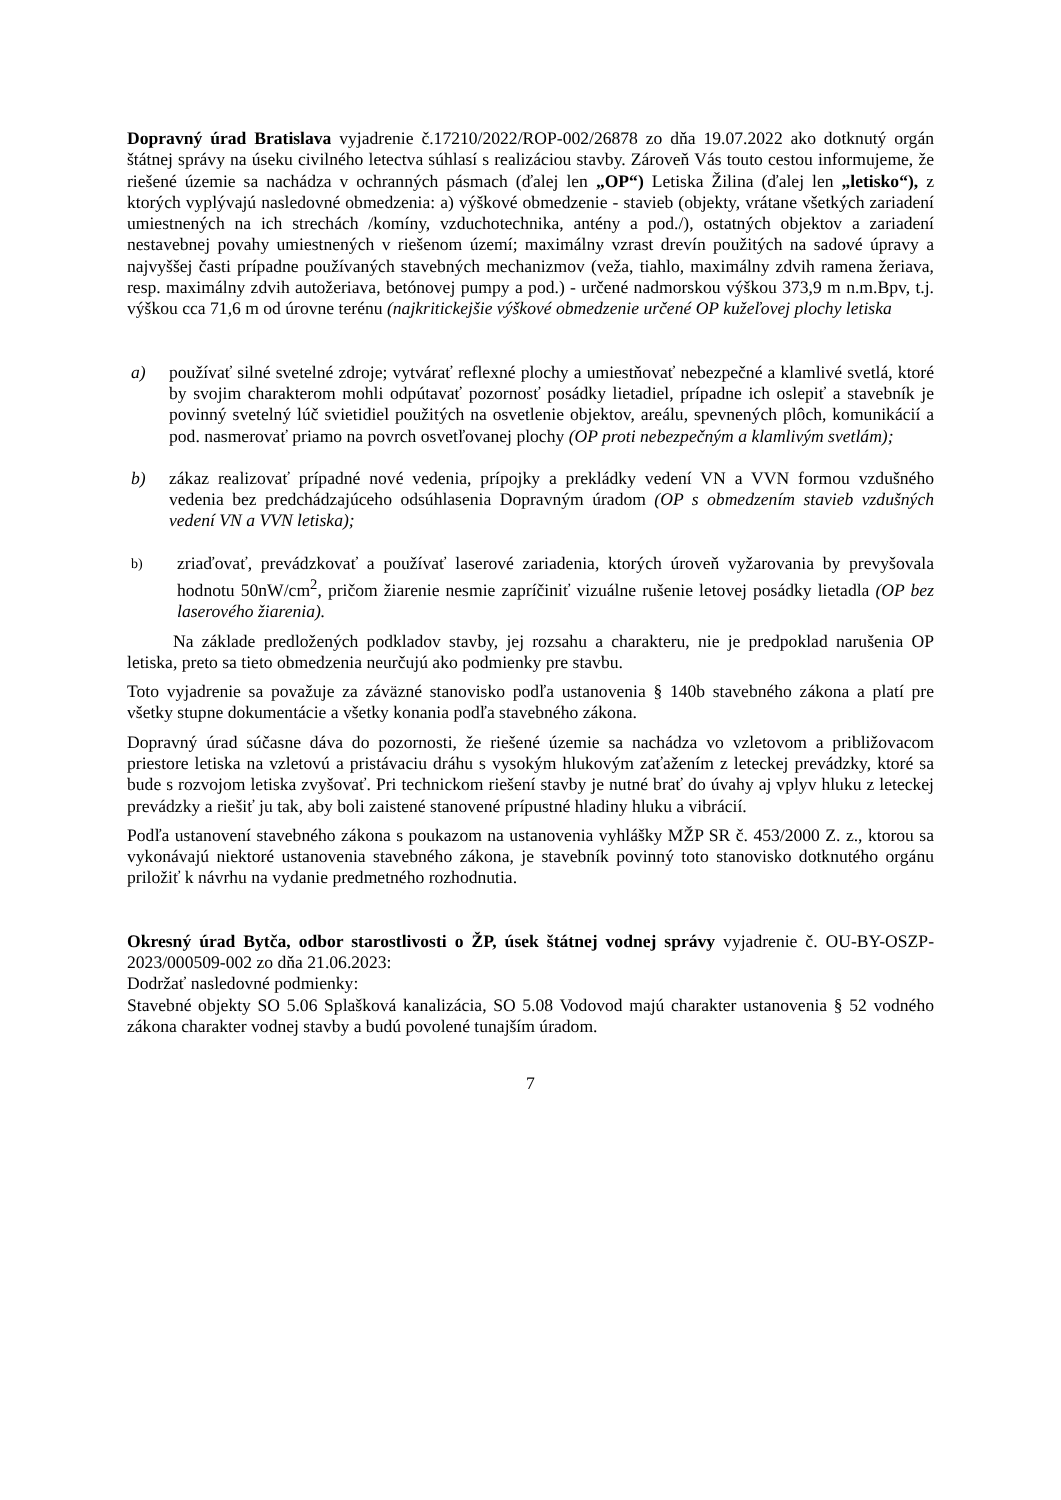Dopravný úrad Bratislava vyjadrenie č.17210/2022/ROP-002/26878 zo dňa 19.07.2022 ako dotknutý orgán štátnej správy na úseku civilného letectva súhlasí s realizáciou stavby. Zároveň Vás touto cestou informujeme, že riešené územie sa nachádza v ochranných pásmach (ďalej len „OP“) Letiska Žilina (ďalej len „letisko“), z ktorých vyplývajú nasledovné obmedzenia: a) výškové obmedzenie - stavieb (objekty, vrátane všetkých zariadení umiestnených na ich strechách /komíny, vzduchotechnika, antény a pod./), ostatných objektov a zariadení nestavebnej povahy umiestnených v riešenom území; maximálny vzrast drevín použitých na sadové úpravy a najvyššej časti prípadne používaných stavebných mechanizmov (veža, tiahlo, maximálny zdvih ramena žeriava, resp. maximálny zdvih autožeriava, betónovej pumpy a pod.) - určené nadmorskou výškou 373,9 m n.m.Bpv, t.j. výškou cca 71,6 m od úrovne terénu (najkritickejšie výškové obmedzenie určené OP kužeľovej plochy letiska
a) používať silné svetelné zdroje; vytvárať reflexné plochy a umiestňovať nebezpečné a klamlivé svetlá, ktoré by svojim charakterom mohli odpútavať pozornosť posádky lietadiel, prípadne ich oslepiť a stavebník je povinný svetelný lúč svietidiel použitých na osvetlenie objektov, areálu, spevnených plôch, komunikácií a pod. nasmerovať priamo na povrch osvetľovanej plochy (OP proti nebezpečným a klamlivým svetlám);
b) zákaz realizovať prípadné nové vedenia, prípojky a prekládky vedení VN a VVN formou vzdušného vedenia bez predchádzajúceho odsúhlasenia Dopravným úradom (OP s obmedzením stavieb vzdušných vedení VN a VVN letiska);
b) zriaďovať, prevádzkovať a používať laserové zariadenia, ktorých úroveň vyžarovania by prevyšovala hodnotu 50nW/cm<sup>2</sup>, pričom žiarenie nesmie zapríčiniť vizuálne rušenie letovej posádky lietadla (OP bez laserového žiarenia).
Na základe predložených podkladov stavby, jej rozsahu a charakteru, nie je predpoklad narušenia OP letiska, preto sa tieto obmedzenia neurčujú ako podmienky pre stavbu.
Toto vyjadrenie sa považuje za záväzné stanovisko podľa ustanovenia § 140b stavebného zákona a platí pre všetky stupne dokumentácie a všetky konania podľa stavebného zákona.
Dopravný úrad súčasne dáva do pozornosti, že riešené územie sa nachádza vo vzletovom a približovacom priestore letiska na vzletovú a pristávaciu dráhu s vysokým hlukovým zaťažením z leteckej prevádzky, ktoré sa bude s rozvojom letiska zvyšovať. Pri technickom riešení stavby je nutné brať do úvahy aj vplyv hluku z leteckej prevádzky a riešiť ju tak, aby boli zaistené stanovené prípustné hladiny hluku a vibrácií.
Podľa ustanovení stavebného zákona s poukazom na ustanovenia vyhlášky MŽP SR č. 453/2000 Z. z., ktorou sa vykonávajú niektoré ustanovenia stavebného zákona, je stavebník povinný toto stanovisko dotknutého orgánu priložiť k návrhu na vydanie predmetného rozhodnutia.
Okresný úrad Bytča, odbor starostlivosti o ŽP, úsek štátnej vodnej správy vyjadrenie č. OU-BY-OSZP-2023/000509-002 zo dňa 21.06.2023:
Dodržať nasledovné podmienky:
Stavebné objekty SO 5.06 Splašková kanalizácia, SO 5.08 Vodovod majú charakter ustanovenia § 52 vodného zákona charakter vodnej stavby a budú povolené tunajším úradom.
7